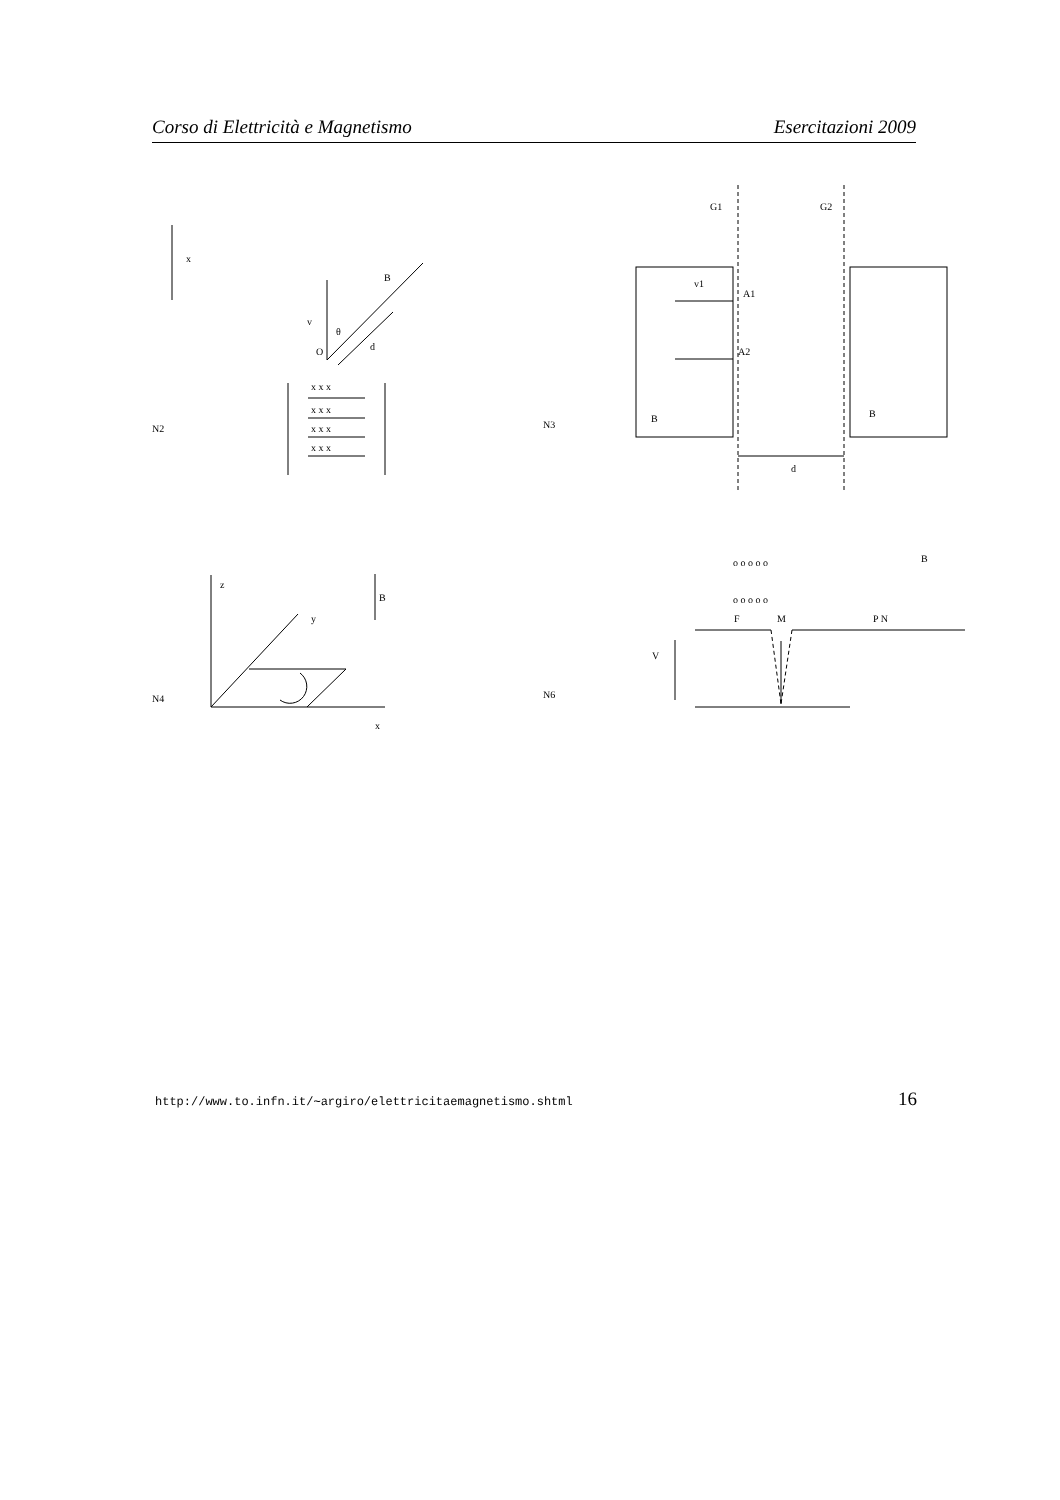Corso di Elettricità e Magnetismo Esercitazioni 2009
x
B
v
θ
O
d
x x x
x x x
x x x
x x x
N2
G1
G2
v1
A1
A2
B
B
d
N3
z
y
B
x
N4
o o o o o
o o o o o
B
F
M
P N
V
N6
http://www.to.infn.it/∼argiro/elettricitaemagnetismo.shtml 16